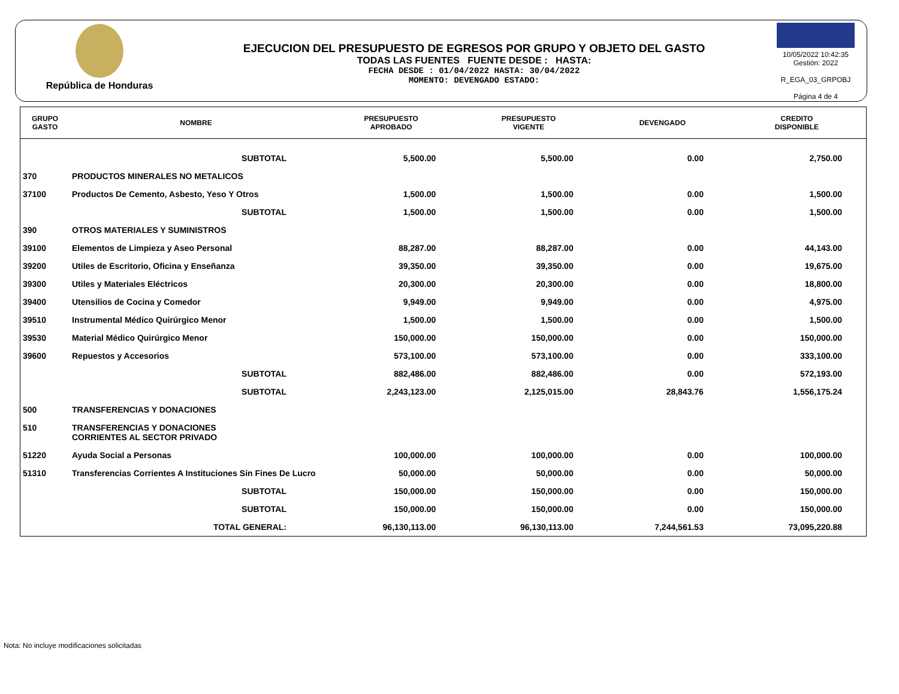República de Honduras
EJECUCION DEL PRESUPUESTO DE EGRESOS POR GRUPO Y OBJETO DEL GASTO
TODAS LAS FUENTES FUENTE DESDE : HASTA:
FECHA DESDE : 01/04/2022 HASTA: 30/04/2022
MOMENTO: DEVENGADO ESTADO:
10/05/2022 10:42:35
Gestión: 2022
R_EGA_03_GRPOBJ
Página 4 de 4
| GRUPO GASTO | NOMBRE | PRESUPUESTO APROBADO | PRESUPUESTO VIGENTE | DEVENGADO | CREDITO DISPONIBLE |
| --- | --- | --- | --- | --- | --- |
| | SUBTOTAL | 5,500.00 | 5,500.00 | 0.00 | 2,750.00 |
| 370 | PRODUCTOS MINERALES NO METALICOS | | | | |
| 37100 | Productos De Cemento, Asbesto, Yeso Y Otros | 1,500.00 | 1,500.00 | 0.00 | 1,500.00 |
| | SUBTOTAL | 1,500.00 | 1,500.00 | 0.00 | 1,500.00 |
| 390 | OTROS MATERIALES Y SUMINISTROS | | | | |
| 39100 | Elementos de Limpieza y Aseo Personal | 88,287.00 | 88,287.00 | 0.00 | 44,143.00 |
| 39200 | Utiles de Escritorio, Oficina y Enseñanza | 39,350.00 | 39,350.00 | 0.00 | 19,675.00 |
| 39300 | Utiles y Materiales Eléctricos | 20,300.00 | 20,300.00 | 0.00 | 18,800.00 |
| 39400 | Utensilios de Cocina y Comedor | 9,949.00 | 9,949.00 | 0.00 | 4,975.00 |
| 39510 | Instrumental Médico Quirúrgico Menor | 1,500.00 | 1,500.00 | 0.00 | 1,500.00 |
| 39530 | Material Médico Quirúrgico Menor | 150,000.00 | 150,000.00 | 0.00 | 150,000.00 |
| 39600 | Repuestos y Accesorios | 573,100.00 | 573,100.00 | 0.00 | 333,100.00 |
| | SUBTOTAL | 882,486.00 | 882,486.00 | 0.00 | 572,193.00 |
| | SUBTOTAL | 2,243,123.00 | 2,125,015.00 | 28,843.76 | 1,556,175.24 |
| 500 | TRANSFERENCIAS Y DONACIONES | | | | |
| 510 | TRANSFERENCIAS Y DONACIONES CORRIENTES AL SECTOR PRIVADO | | | | |
| 51220 | Ayuda Social a Personas | 100,000.00 | 100,000.00 | 0.00 | 100,000.00 |
| 51310 | Transferencias Corrientes A Instituciones Sin Fines De Lucro | 50,000.00 | 50,000.00 | 0.00 | 50,000.00 |
| | SUBTOTAL | 150,000.00 | 150,000.00 | 0.00 | 150,000.00 |
| | SUBTOTAL | 150,000.00 | 150,000.00 | 0.00 | 150,000.00 |
| | TOTAL GENERAL: | 96,130,113.00 | 96,130,113.00 | 7,244,561.53 | 73,095,220.88 |
Nota: No incluye modificaciones solicitadas